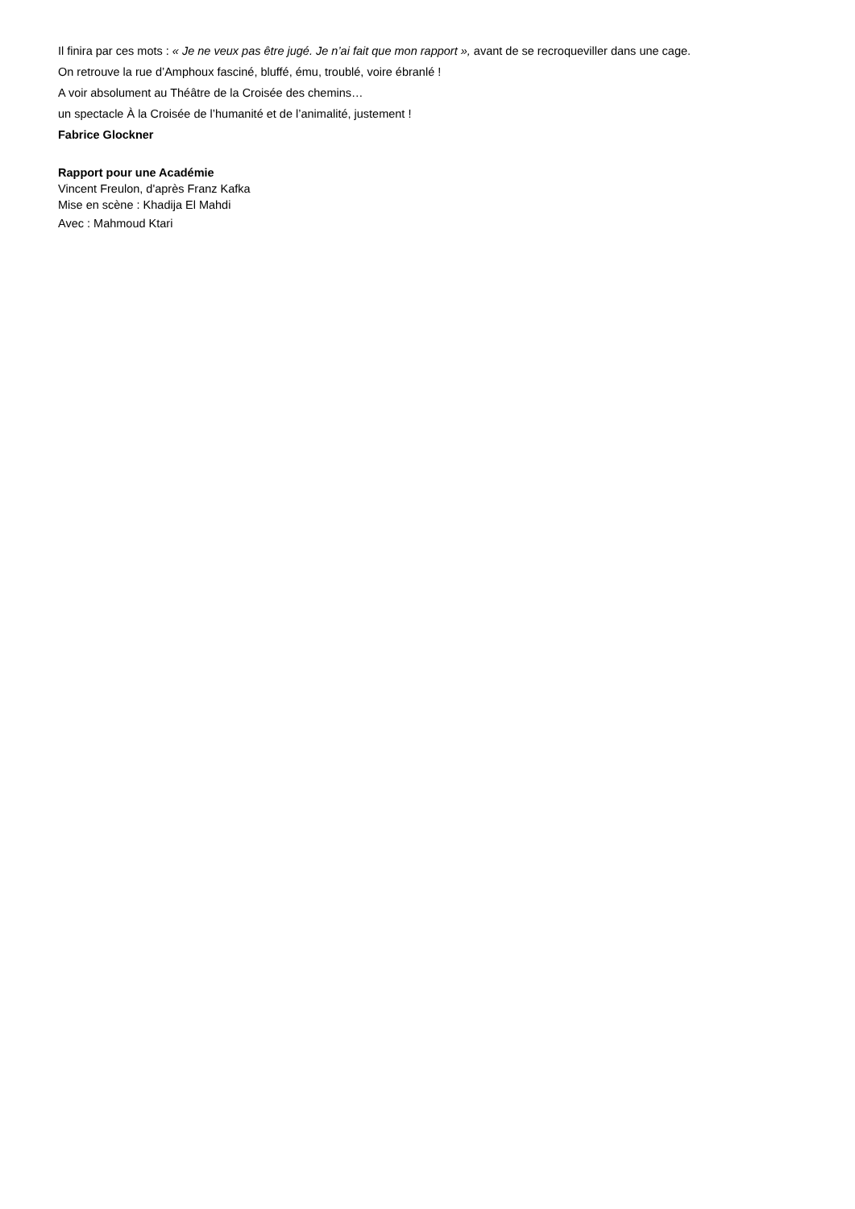Il finira par ces mots : « Je ne veux pas être jugé. Je n’ai fait que mon rapport », avant de se recroqueviller dans une cage.
On retrouve la rue d’Amphoux fasciné, bluffé, ému, troublé, voire ébranlé !
A voir absolument au Théâtre de la Croisée des chemins…
un spectacle À la Croisée de l’humanité et de l’animalité, justement !
Fabrice Glockner
Rapport pour une Académie
Vincent Freulon, d'après Franz Kafka
Mise en scène : Khadija El Mahdi
Avec : Mahmoud Ktari